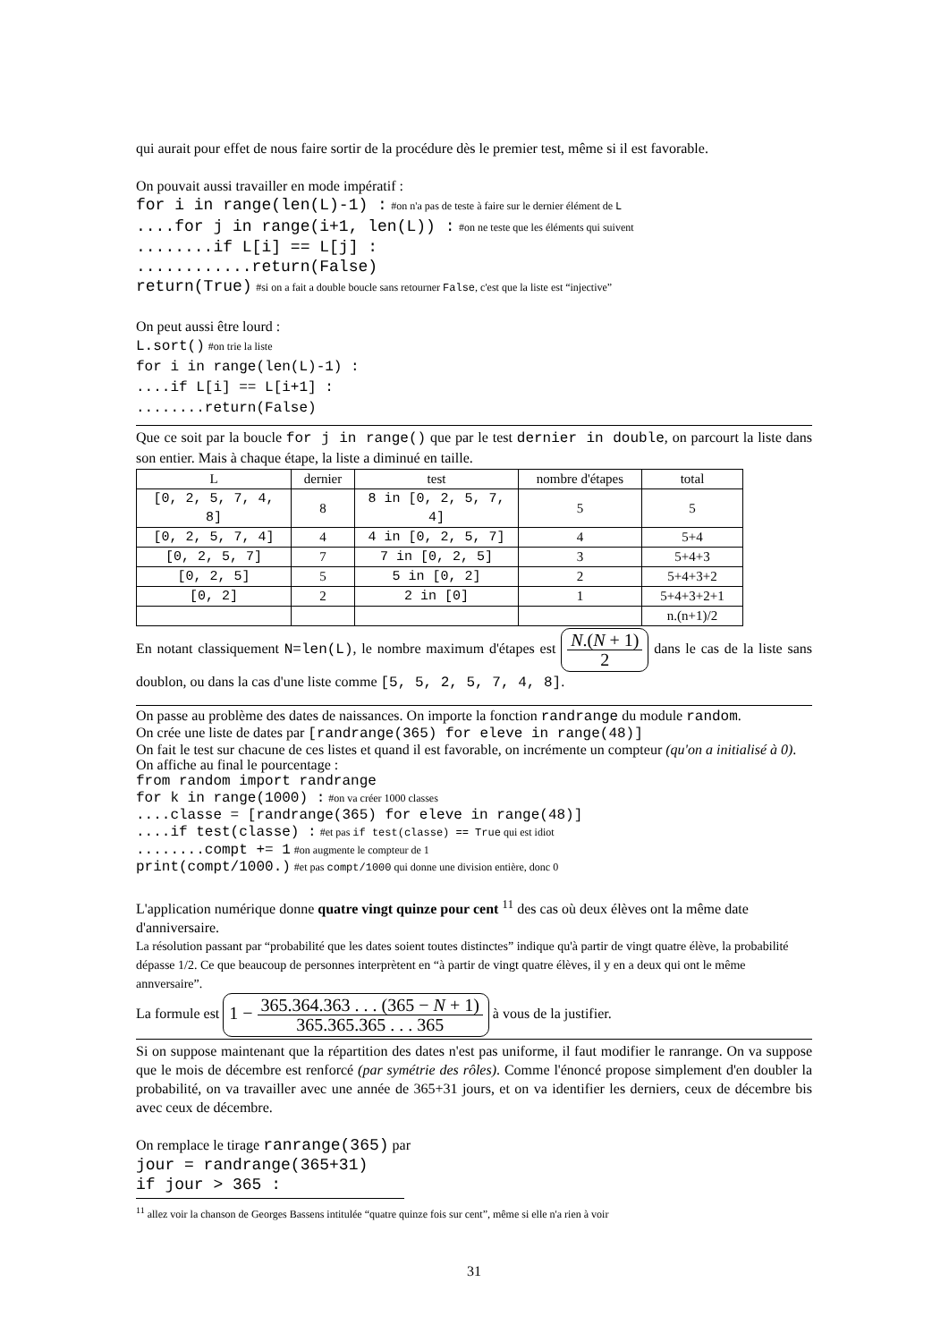qui aurait pour effet de nous faire sortir de la procédure dès le premier test, même si il est favorable.
On pouvait aussi travailler en mode impératif :
for i in range(len(L)-1) : #on n'a pas de teste à faire sur le dernier élément de L
....for j in range(i+1, len(L)) : #on ne teste que les éléments qui suivent
........if L[i] == L[j] :
............return(False)
return(True) #si on a fait a double boucle sans retourner False, c'est que la liste est “injective”
On peut aussi être lourd :
L.sort() #on trie la liste
for i in range(len(L)-1) :
....if L[i] == L[i+1] :
........return(False)
Que ce soit par la boucle for j in range() que par le test dernier in double, on parcourt la liste dans son entier. Mais à chaque étape, la liste a diminué en taille.
| L | dernier | test | nombre d'étapes | total |
| --- | --- | --- | --- | --- |
| [0, 2, 5, 7, 4, 8] | 8 | 8 in [0, 2, 5, 7, 4] | 5 | 5 |
| [0, 2, 5, 7, 4] | 4 | 4 in [0, 2, 5, 7] | 4 | 5+4 |
| [0, 2, 5, 7] | 7 | 7 in [0, 2, 5] | 3 | 5+4+3 |
| [0, 2, 5] | 5 | 5 in [0, 2] | 2 | 5+4+3+2 |
| [0, 2] | 2 | 2 in [0] | 1 | 5+4+3+2+1 |
| | | | | n.(n+1)/2 |
En notant classiquement N=len(L), le nombre maximum d'étapes est N.(N + 1) 2 dans le cas de la liste sans doublon, ou dans la cas d'une liste comme [5, 5, 2, 5, 7, 4, 8].
On passe au problème des dates de naissances. On importe la fonction randrange du module random.
On crée une liste de dates par [randrange(365) for eleve in range(48)]
On fait le test sur chacune de ces listes et quand il est favorable, on incrémente un compteur (qu'on a initialisé à 0). On affiche au final le pourcentage :
from random import randrange
for k in range(1000) : #on va créer 1000 classes
....classe = [randrange(365) for eleve in range(48)]
....if test(classe) : #et pas if test(classe) == True qui est idiot
........compt += 1 #on augmente le compteur de 1
print(compt/1000.) #et pas compt/1000 qui donne une division entière, donc 0
L'application numérique donne quatre vingt quinze pour cent <sup>11</sup> des cas où deux élèves ont la même date d'anniversaire.
La résolution passant par “probabilité que les dates soient toutes distinctes” indique qu'à partir de vingt quatre élève, la probabilité dépasse 1/2. Ce que beaucoup de personnes interprètent en “à partir de vingt quatre élèves, il y en a deux qui ont le même annversaire”.
La formule est 1 − 365.364.363 . . . (365 − N + 1) 365.365.365 . . . 365 à vous de la justifier.
Si on suppose maintenant que la répartition des dates n'est pas uniforme, il faut modifier le ranrange. On va suppose que le mois de décembre est renforcé (par symétrie des rôles). Comme l'énoncé propose simplement d'en doubler la probabilité, on va travailler avec une année de 365+31 jours, et on va identifier les derniers, ceux de décembre bis avec ceux de décembre.
On remplace le tirage ranrange(365) par
jour = randrange(365+31)
if jour > 365 :
<sup>11</sup> allez voir la chanson de Georges Bassens intitulée “quatre quinze fois sur cent”, même si elle n'a rien à voir
31